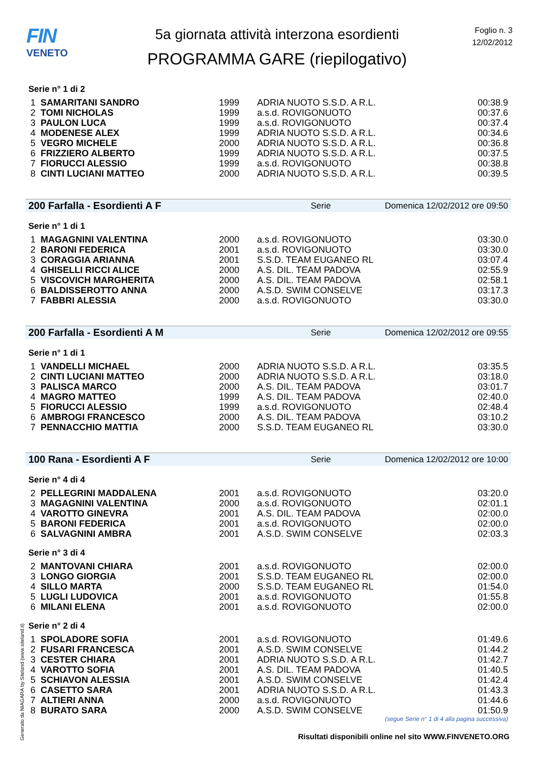FIN
VENETO
5a giornata attività interzona esordienti
PROGRAMMA GARE (riepilogativo)
Foglio n. 3
12/02/2012
Serie n° 1 di 2
| 1 | SAMARITANI SANDRO | 1999 | ADRIA NUOTO S.S.D. A R.L. | 00:38.9 |
| 2 | TOMI NICHOLAS | 1999 | a.s.d. ROVIGONUOTO | 00:37.6 |
| 3 | PAULON LUCA | 1999 | a.s.d. ROVIGONUOTO | 00:37.4 |
| 4 | MODENESE ALEX | 1999 | ADRIA NUOTO S.S.D. A R.L. | 00:34.6 |
| 5 | VEGRO MICHELE | 2000 | ADRIA NUOTO S.S.D. A R.L. | 00:36.8 |
| 6 | FRIZZIERO ALBERTO | 1999 | ADRIA NUOTO S.S.D. A R.L. | 00:37.5 |
| 7 | FIORUCCI ALESSIO | 1999 | a.s.d. ROVIGONUOTO | 00:38.8 |
| 8 | CINTI LUCIANI MATTEO | 2000 | ADRIA NUOTO S.S.D. A R.L. | 00:39.5 |
200 Farfalla - Esordienti A F Serie Domenica 12/02/2012 ore 09:50
Serie n° 1 di 1
| 1 | MAGAGNINI VALENTINA | 2000 | a.s.d. ROVIGONUOTO | 03:30.0 |
| 2 | BARONI FEDERICA | 2001 | a.s.d. ROVIGONUOTO | 03:30.0 |
| 3 | CORAGGIA ARIANNA | 2001 | S.S.D. TEAM EUGANEO RL | 03:07.4 |
| 4 | GHISELLI RICCI ALICE | 2000 | A.S. DIL. TEAM PADOVA | 02:55.9 |
| 5 | VISCOVICH MARGHERITA | 2000 | A.S. DIL. TEAM PADOVA | 02:58.1 |
| 6 | BALDISSEROTTO ANNA | 2000 | A.S.D. SWIM CONSELVE | 03:17.3 |
| 7 | FABBRI ALESSIA | 2000 | a.s.d. ROVIGONUOTO | 03:30.0 |
200 Farfalla - Esordienti A M Serie Domenica 12/02/2012 ore 09:55
Serie n° 1 di 1
| 1 | VANDELLI MICHAEL | 2000 | ADRIA NUOTO S.S.D. A R.L. | 03:35.5 |
| 2 | CINTI LUCIANI MATTEO | 2000 | ADRIA NUOTO S.S.D. A R.L. | 03:18.0 |
| 3 | PALISCA MARCO | 2000 | A.S. DIL. TEAM PADOVA | 03:01.7 |
| 4 | MAGRO MATTEO | 1999 | A.S. DIL. TEAM PADOVA | 02:40.0 |
| 5 | FIORUCCI ALESSIO | 1999 | a.s.d. ROVIGONUOTO | 02:48.4 |
| 6 | AMBROGI FRANCESCO | 2000 | A.S. DIL. TEAM PADOVA | 03:10.2 |
| 7 | PENNACCHIO MATTIA | 2000 | S.S.D. TEAM EUGANEO RL | 03:30.0 |
100 Rana - Esordienti A F Serie Domenica 12/02/2012 ore 10:00
Serie n° 4 di 4
| 2 | PELLEGRINI MADDALENA | 2001 | a.s.d. ROVIGONUOTO | 03:20.0 |
| 3 | MAGAGNINI VALENTINA | 2000 | a.s.d. ROVIGONUOTO | 02:01.1 |
| 4 | VAROTTO GINEVRA | 2001 | A.S. DIL. TEAM PADOVA | 02:00.0 |
| 5 | BARONI FEDERICA | 2001 | a.s.d. ROVIGONUOTO | 02:00.0 |
| 6 | SALVAGNINI AMBRA | 2001 | A.S.D. SWIM CONSELVE | 02:03.3 |
Serie n° 3 di 4
| 2 | MANTOVANI CHIARA | 2001 | a.s.d. ROVIGONUOTO | 02:00.0 |
| 3 | LONGO GIORGIA | 2001 | S.S.D. TEAM EUGANEO RL | 02:00.0 |
| 4 | SILLO MARTA | 2000 | S.S.D. TEAM EUGANEO RL | 01:54.0 |
| 5 | LUGLI LUDOVICA | 2001 | a.s.d. ROVIGONUOTO | 01:55.8 |
| 6 | MILANI ELENA | 2001 | a.s.d. ROVIGONUOTO | 02:00.0 |
Serie n° 2 di 4
| 1 | SPOLADORE SOFIA | 2001 | a.s.d. ROVIGONUOTO | 01:49.6 |
| 2 | FUSARI FRANCESCA | 2001 | A.S.D. SWIM CONSELVE | 01:44.2 |
| 3 | CESTER CHIARA | 2001 | ADRIA NUOTO S.S.D. A R.L. | 01:42.7 |
| 4 | VAROTTO SOFIA | 2001 | A.S. DIL. TEAM PADOVA | 01:40.5 |
| 5 | SCHIAVON ALESSIA | 2001 | A.S.D. SWIM CONSELVE | 01:42.4 |
| 6 | CASETTO SARA | 2001 | ADRIA NUOTO S.S.D. A R.L. | 01:43.3 |
| 7 | ALTIERI ANNA | 2000 | a.s.d. ROVIGONUOTO | 01:44.6 |
| 8 | BURATO SARA | 2000 | A.S.D. SWIM CONSELVE | 01:50.9 |
(segue Serie n° 1 di 4 alla pagina successiva)
Generato da NIAGARA by Siteland (www.siteland.it)
Risultati disponibili online nel sito WWW.FINVENETO.ORG